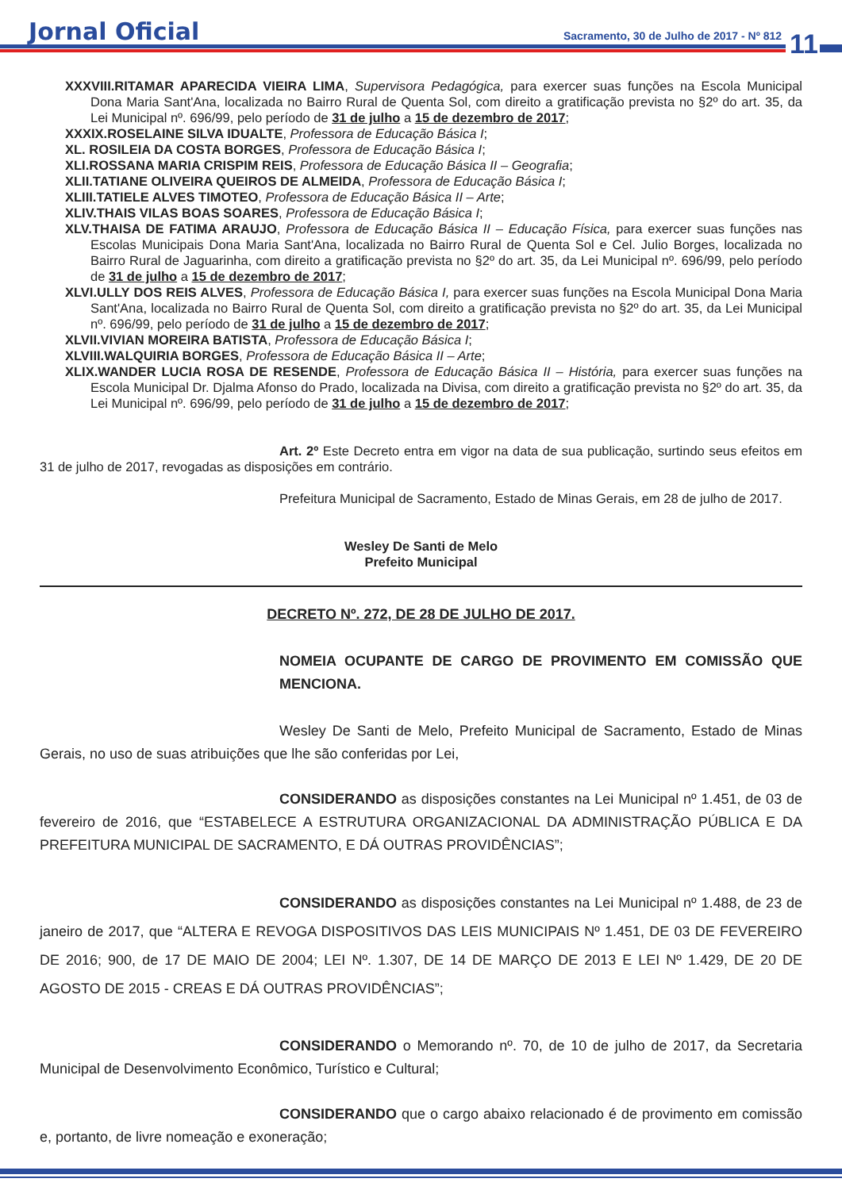Jornal Oficial
Sacramento, 30 de Julho de 2017 - Nº 812
11
XXXVIII.RITAMAR APARECIDA VIEIRA LIMA, Supervisora Pedagógica, para exercer suas funções na Escola Municipal Dona Maria Sant'Ana, localizada no Bairro Rural de Quenta Sol, com direito a gratificação prevista no §2º do art. 35, da Lei Municipal nº. 696/99, pelo período de 31 de julho a 15 de dezembro de 2017;
XXXIX.ROSELAINE SILVA IDUALTE, Professora de Educação Básica I;
XL. ROSILEIA DA COSTA BORGES, Professora de Educação Básica I;
XLI.ROSSANA MARIA CRISPIM REIS, Professora de Educação Básica II – Geografia;
XLII.TATIANE OLIVEIRA QUEIROS DE ALMEIDA, Professora de Educação Básica I;
XLIII.TATIELE ALVES TIMOTEO, Professora de Educação Básica II – Arte;
XLIV.THAIS VILAS BOAS SOARES, Professora de Educação Básica I;
XLV.THAISA DE FATIMA ARAUJO, Professora de Educação Básica II – Educação Física, para exercer suas funções nas Escolas Municipais Dona Maria Sant'Ana, localizada no Bairro Rural de Quenta Sol e Cel. Julio Borges, localizada no Bairro Rural de Jaguarinha, com direito a gratificação prevista no §2º do art. 35, da Lei Municipal nº. 696/99, pelo período de 31 de julho a 15 de dezembro de 2017;
XLVI.ULLY DOS REIS ALVES, Professora de Educação Básica I, para exercer suas funções na Escola Municipal Dona Maria Sant'Ana, localizada no Bairro Rural de Quenta Sol, com direito a gratificação prevista no §2º do art. 35, da Lei Municipal nº. 696/99, pelo período de 31 de julho a 15 de dezembro de 2017;
XLVII.VIVIAN MOREIRA BATISTA, Professora de Educação Básica I;
XLVIII.WALQUIRIA BORGES, Professora de Educação Básica II – Arte;
XLIX.WANDER LUCIA ROSA DE RESENDE, Professora de Educação Básica II – História, para exercer suas funções na Escola Municipal Dr. Djalma Afonso do Prado, localizada na Divisa, com direito a gratificação prevista no §2º do art. 35, da Lei Municipal nº. 696/99, pelo período de 31 de julho a 15 de dezembro de 2017;
Art. 2º Este Decreto entra em vigor na data de sua publicação, surtindo seus efeitos em 31 de julho de 2017, revogadas as disposições em contrário.
Prefeitura Municipal de Sacramento, Estado de Minas Gerais, em 28 de julho de 2017.
Wesley De Santi de Melo
Prefeito Municipal
DECRETO Nº. 272, DE 28 DE JULHO DE 2017.
NOMEIA OCUPANTE DE CARGO DE PROVIMENTO EM COMISSÃO QUE MENCIONA.
Wesley De Santi de Melo, Prefeito Municipal de Sacramento, Estado de Minas Gerais, no uso de suas atribuições que lhe são conferidas por Lei,
CONSIDERANDO as disposições constantes na Lei Municipal nº 1.451, de 03 de fevereiro de 2016, que “ESTABELECE A ESTRUTURA ORGANIZACIONAL DA ADMINISTRAÇÃO PÚBLICA E DA PREFEITURA MUNICIPAL DE SACRAMENTO, E DÁ OUTRAS PROVIDÊNCIAS”;
CONSIDERANDO as disposições constantes na Lei Municipal nº 1.488, de 23 de janeiro de 2017, que “ALTERA E REVOGA DISPOSITIVOS DAS LEIS MUNICIPAIS Nº 1.451, DE 03 DE FEVEREIRO DE 2016; 900, de 17 DE MAIO DE 2004; LEI Nº. 1.307, DE 14 DE MARÇO DE 2013 E LEI Nº 1.429, DE 20 DE AGOSTO DE 2015 - CREAS E DÁ OUTRAS PROVIDÊNCIAS”;
CONSIDERANDO o Memorando nº. 70, de 10 de julho de 2017, da Secretaria Municipal de Desenvolvimento Econômico, Turístico e Cultural;
CONSIDERANDO que o cargo abaixo relacionado é de provimento em comissão e, portanto, de livre nomeação e exoneração;